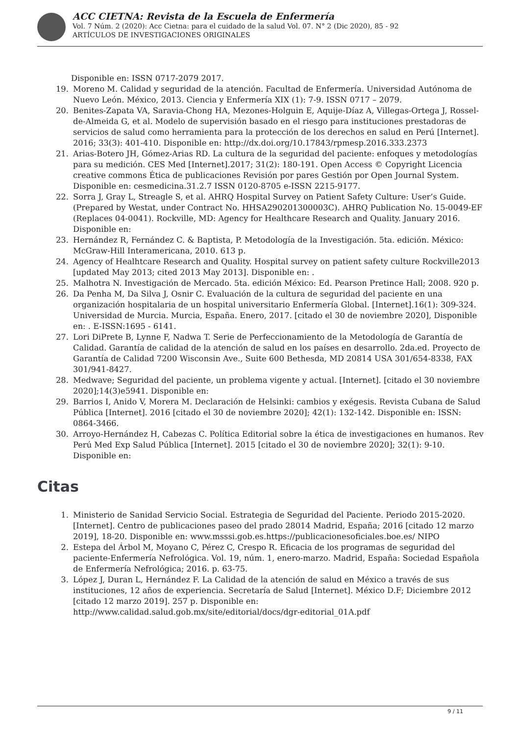ACC CIETNA: Revista de la Escuela de Enfermería
Vol. 7 Núm. 2 (2020): Acc Cietna: para el cuidado de la salud Vol. 07. N° 2 (Dic 2020), 85 - 92
ARTÍCULOS DE INVESTIGACIONES ORIGINALES
Disponible en: ISSN 0717-2079 2017.
19. Moreno M. Calidad y seguridad de la atención. Facultad de Enfermería. Universidad Autónoma de Nuevo León. México, 2013. Ciencia y Enfermería XIX (1): 7-9. ISSN 0717 – 2079.
20. Benites-Zapata VA, Saravia-Chong HA, Mezones-Holguin E, Aquije-Díaz A, Villegas-Ortega J, Rossel-de-Almeida G, et al. Modelo de supervisión basado en el riesgo para instituciones prestadoras de servicios de salud como herramienta para la protección de los derechos en salud en Perú [Internet]. 2016; 33(3): 401-410. Disponible en: http://dx.doi.org/10.17843/rpmesp.2016.333.2373
21. Arias-Botero JH, Gómez-Arias RD. La cultura de la seguridad del paciente: enfoques y metodologías para su medición. CES Med [Internet].2017; 31(2): 180-191. Open Access © Copyright Licencia creative commons Ética de publicaciones Revisión por pares Gestión por Open Journal System. Disponible en: cesmedicina.31.2.7 ISSN 0120-8705 e-ISSN 2215-9177.
22. Sorra J, Gray L, Streagle S, et al. AHRQ Hospital Survey on Patient Safety Culture: User’s Guide. (Prepared by Westat, under Contract No. HHSA290201300003C). AHRQ Publication No. 15-0049-EF (Replaces 04-0041). Rockville, MD: Agency for Healthcare Research and Quality. January 2016. Disponible en:
23. Hernández R, Fernández C. & Baptista, P. Metodología de la Investigación. 5ta. edición. México: McGraw-Hill Interamericana, 2010. 613 p.
24. Agency of Healhtcare Research and Quality. Hospital survey on patient safety culture Rockville2013 [updated May 2013; cited 2013 May 2013]. Disponible en: .
25. Malhotra N. Investigación de Mercado. 5ta. edición México: Ed. Pearson Pretince Hall; 2008. 920 p.
26. Da Penha M, Da Silva J, Osnir C. Evaluación de la cultura de seguridad del paciente en una organización hospitalaria de un hospital universitario Enfermería Global. [Internet].16(1): 309-324. Universidad de Murcia. Murcia, España. Enero, 2017. [citado el 30 de noviembre 2020], Disponible en: . E-ISSN:1695 - 6141.
27. Lori DiPrete B, Lynne F, Nadwa T. Serie de Perfeccionamiento de la Metodología de Garantía de Calidad. Garantía de calidad de la atención de salud en los países en desarrollo. 2da.ed. Proyecto de Garantía de Calidad 7200 Wisconsin Ave., Suite 600 Bethesda, MD 20814 USA 301/654-8338, FAX 301/941-8427.
28. Medwave; Seguridad del paciente, un problema vigente y actual. [Internet]. [citado el 30 noviembre 2020];14(3)e5941. Disponible en:
29. Barrios I, Anido V, Morera M. Declaración de Helsinki: cambios y exégesis. Revista Cubana de Salud Pública [Internet]. 2016 [citado el 30 de noviembre 2020]; 42(1): 132-142. Disponible en: ISSN: 0864-3466.
30. Arroyo-Hernández H, Cabezas C. Política Editorial sobre la ética de investigaciones en humanos. Rev Perú Med Exp Salud Pública [Internet]. 2015 [citado el 30 de noviembre 2020]; 32(1): 9-10. Disponible en:
Citas
1. Ministerio de Sanidad Servicio Social. Estrategia de Seguridad del Paciente. Periodo 2015-2020. [Internet]. Centro de publicaciones paseo del prado 28014 Madrid, España; 2016 [citado 12 marzo 2019], 18-20. Disponible en: www.msssi.gob.es.https://publicacionesoficiales.boe.es/ NIPO
2. Estepa del Árbol M, Moyano C, Pérez C, Crespo R. Eficacia de los programas de seguridad del paciente-Enfermería Nefrológica. Vol. 19, núm. 1, enero-marzo. Madrid, España: Sociedad Española de Enfermería Nefrológica; 2016. p. 63-75.
3. López J, Duran L, Hernández F. La Calidad de la atención de salud en México a través de sus instituciones, 12 años de experiencia. Secretaría de Salud [Internet]. México D.F; Diciembre 2012 [citado 12 marzo 2019]. 257 p. Disponible en: http://www.calidad.salud.gob.mx/site/editorial/docs/dgr-editorial_01A.pdf
9 / 11